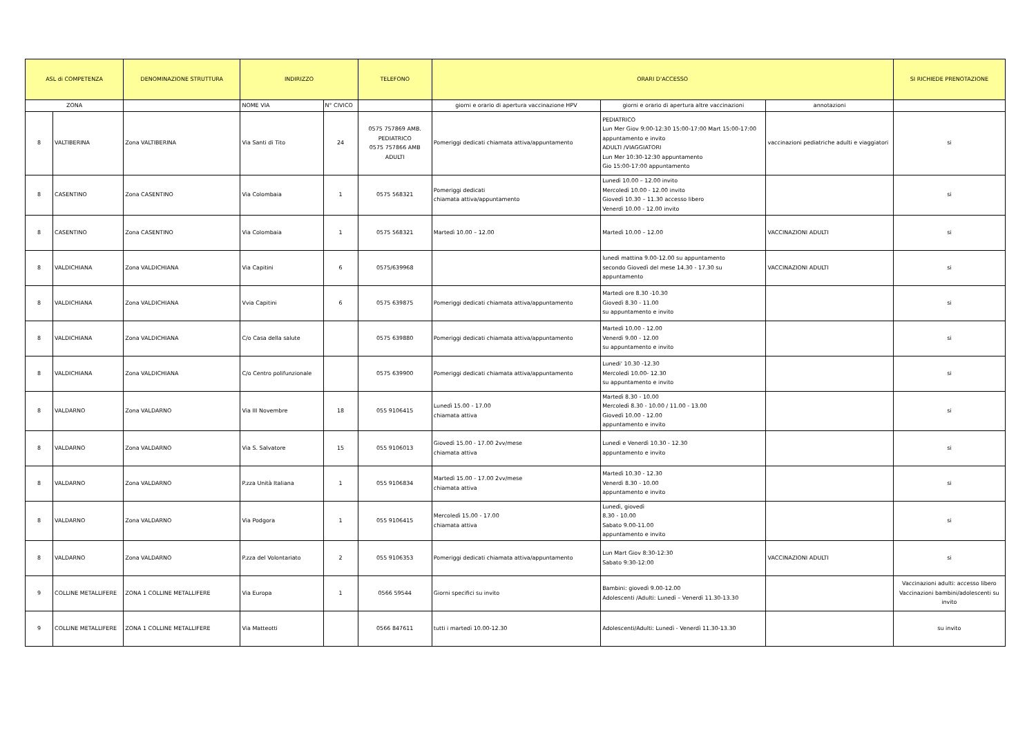| ASL di COMPETENZA | | DENOMINAZIONE STRUTTURA | INDIRIZZO | | TELEFONO | ORARI D'ACCESSO | | | SI RICHIEDE PRENOTAZIONE |
| --- | --- | --- | --- | --- | --- | --- | --- | --- | --- |
| ZONA | | | NOME VIA | N° CIVICO | | giorni e orario di apertura vaccinazione HPV | giorni e orario di apertura altre vaccinazioni | annotazioni | |
| 8 | VALTIBERINA | Zona VALTIBERINA | Via Santi di Tito | 24 | 0575 757869 AMB. PEDIATRICO 0575 757866 AMB ADULTI | Pomeriggi dedicati chiamata attiva/appuntamento | PEDIATRICO Lun Mer Giov 9:00-12:30 15:00-17:00 Mart 15:00-17:00 appuntamento e invito ADULTI /VIAGGIATORI Lun Mer 10:30-12:30 appuntamento Gio 15:00-17:00 appuntamento | vaccinazioni pediatriche adulti e viaggiatori | si |
| 8 | CASENTINO | Zona CASENTINO | Via Colombaia | 1 | 0575 568321 | Pomeriggi dedicati chiamata attiva/appuntamento | Lunedì 10.00 – 12.00 invito Mercoledì 10.00 - 12.00 invito Giovedì 10.30 – 11.30 accesso libero Venerdì 10.00 - 12.00 invito | | si |
| 8 | CASENTINO | Zona CASENTINO | Via Colombaia | 1 | 0575 568321 | Martedì 10.00 – 12.00 | Martedì 10.00 – 12.00 | VACCINAZIONI ADULTI | si |
| 8 | VALDICHIANA | Zona VALDICHIANA | Via Capitini | 6 | 0575/639968 | | lunedì mattina 9.00-12.00 su appuntamento secondo Giovedì del mese 14.30 - 17.30 su appuntamento | VACCINAZIONI ADULTI | si |
| 8 | VALDICHIANA | Zona VALDICHIANA | Vvia Capitini | 6 | 0575 639875 | Pomeriggi dedicati chiamata attiva/appuntamento | Martedì ore 8.30 -10.30 Giovedì 8.30 - 11.00 su appuntamento e invito | | si |
| 8 | VALDICHIANA | Zona VALDICHIANA | C/o Casa della salute | | 0575 639880 | Pomeriggi dedicati chiamata attiva/appuntamento | Martedì 10.00 - 12.00 Venerdì 9.00 - 12.00 su appuntamento e invito | | si |
| 8 | VALDICHIANA | Zona VALDICHIANA | C/o Centro polifunzionale | | 0575 639900 | Pomeriggi dedicati chiamata attiva/appuntamento | Lunedi' 10.30 -12.30 Mercoledì 10.00- 12.30 su appuntamento e invito | | si |
| 8 | VALDARNO | Zona VALDARNO | Via III Novembre | 18 | 055 9106415 | Lunedì 15.00 - 17.00 chiamata attiva | Martedì 8.30 - 10.00 Mercoledì 8.30 - 10.00 / 11.00 - 13.00 Giovedì 10.00 - 12.00 appuntamento e invito | | si |
| 8 | VALDARNO | Zona VALDARNO | Via S. Salvatore | 15 | 055 9106013 | Giovedì 15.00 - 17.00 2vv/mese chiamata attiva | Lunedì e Venerdì 10.30 - 12.30 appuntamento e invito | | si |
| 8 | VALDARNO | Zona VALDARNO | P.zza Unità Italiana | 1 | 055 9106834 | Martedì 15.00 - 17.00 2vv/mese chiamata attiva | Martedì 10.30 - 12.30 Venerdì 8.30 - 10.00 appuntamento e invito | | si |
| 8 | VALDARNO | Zona VALDARNO | Via Podgora | 1 | 055 9106415 | Mercoledì 15.00 - 17.00 chiamata attiva | Lunedì, giovedì 8.30 - 10.00 Sabato 9.00-11.00 appuntamento e invito | | si |
| 8 | VALDARNO | Zona VALDARNO | P.zza del Volontariato | 2 | 055 9106353 | Pomeriggi dedicati chiamata attiva/appuntamento | Lun Mart Giov 8:30-12:30 Sabato 9:30-12:00 | VACCINAZIONI ADULTI | si |
| 9 | COLLINE METALLIFERE | ZONA 1 COLLINE METALLIFERE | Via Europa | 1 | 0566 59544 | Giorni specifici su invito | Bambini: giovedì 9.00-12.00 Adolescenti /Adulti: Lunedì – Venerdì 11.30-13.30 | | Vaccinazioni adulti: accesso libero Vaccinazioni bambini/adolescenti su invito |
| 9 | COLLINE METALLIFERE | ZONA 1 COLLINE METALLIFERE | Via Matteotti | | 0566 847611 | tutti i martedì 10.00-12.30 | Adolescenti/Adulti: Lunedì - Venerdì 11.30-13.30 | | su invito |